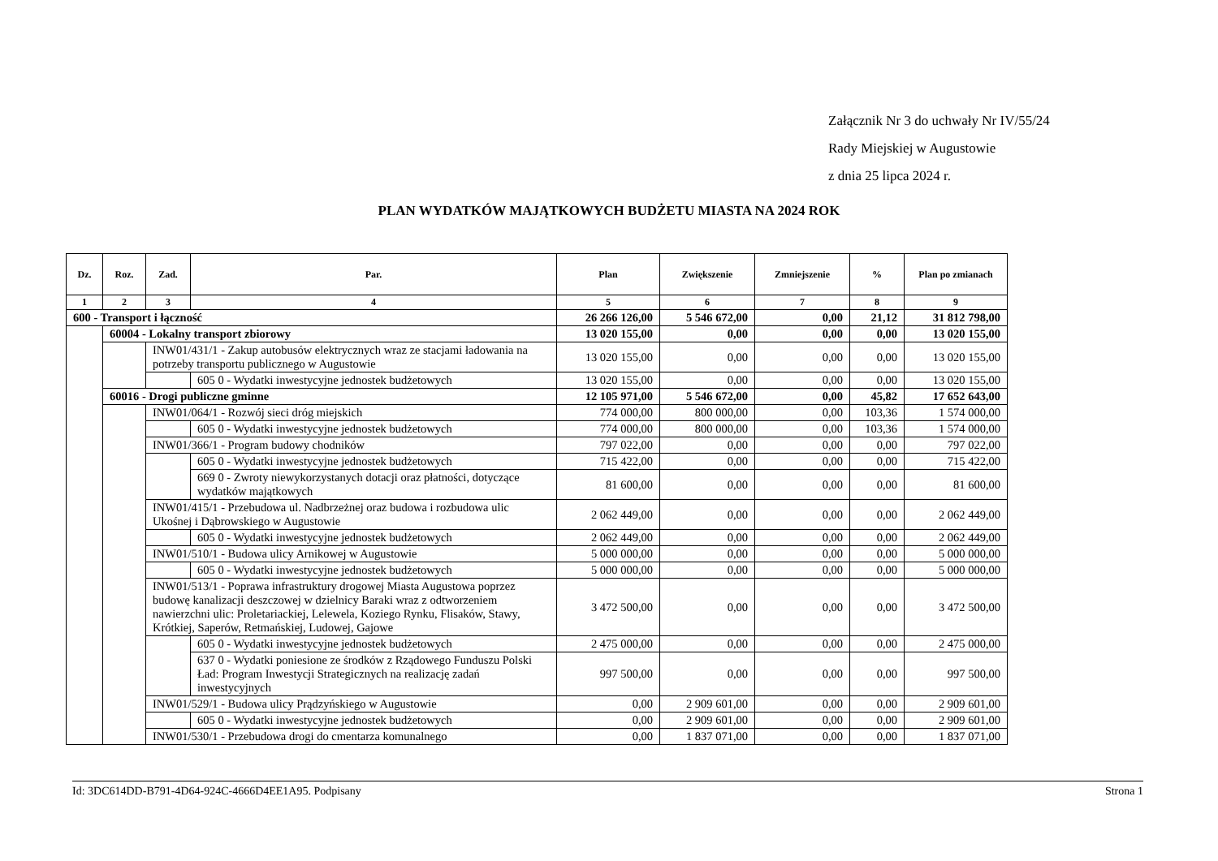Załącznik Nr 3 do uchwały Nr IV/55/24
Rady Miejskiej w Augustowie
z dnia 25 lipca 2024 r.
PLAN WYDATKÓW MAJĄTKOWYCH BUDŻETU MIASTA NA 2024 ROK
| Dz. | Roz. | Zad. | Par. | Plan | Zwiększenie | Zmniejszenie | % | Plan po zmianach |
| --- | --- | --- | --- | --- | --- | --- | --- | --- |
| 1 | 2 | 3 | 4 | 5 | 6 | 7 | 8 | 9 |
| 600 - Transport i łączność | | | | 26 266 126,00 | 5 546 672,00 | 0,00 | 21,12 | 31 812 798,00 |
| | 60004 - Lokalny transport zbiorowy | | | 13 020 155,00 | 0,00 | 0,00 | 0,00 | 13 020 155,00 |
| | | INW01/431/1 - Zakup autobusów elektrycznych wraz ze stacjami ładowania na potrzeby transportu publicznego w Augustowie | | 13 020 155,00 | 0,00 | 0,00 | 0,00 | 13 020 155,00 |
| | | | 605 0 - Wydatki inwestycyjne jednostek budżetowych | 13 020 155,00 | 0,00 | 0,00 | 0,00 | 13 020 155,00 |
| | 60016 - Drogi publiczne gminne | | | 12 105 971,00 | 5 546 672,00 | 0,00 | 45,82 | 17 652 643,00 |
| | | INW01/064/1 - Rozwój sieci dróg miejskich | | 774 000,00 | 800 000,00 | 0,00 | 103,36 | 1 574 000,00 |
| | | | 605 0 - Wydatki inwestycyjne jednostek budżetowych | 774 000,00 | 800 000,00 | 0,00 | 103,36 | 1 574 000,00 |
| | | INW01/366/1 - Program budowy chodników | | 797 022,00 | 0,00 | 0,00 | 0,00 | 797 022,00 |
| | | | 605 0 - Wydatki inwestycyjne jednostek budżetowych | 715 422,00 | 0,00 | 0,00 | 0,00 | 715 422,00 |
| | | | 669 0 - Zwroty niewykorzystanych dotacji oraz płatności, dotyczące wydatków majątkowych | 81 600,00 | 0,00 | 0,00 | 0,00 | 81 600,00 |
| | | INW01/415/1 - Przebudowa ul. Nadbrzeżnej oraz budowa i rozbudowa ulic Ukośnej i Dąbrowskiego w Augustowie | | 2 062 449,00 | 0,00 | 0,00 | 0,00 | 2 062 449,00 |
| | | | 605 0 - Wydatki inwestycyjne jednostek budżetowych | 2 062 449,00 | 0,00 | 0,00 | 0,00 | 2 062 449,00 |
| | | INW01/510/1 - Budowa ulicy Arnikowej w Augustowie | | 5 000 000,00 | 0,00 | 0,00 | 0,00 | 5 000 000,00 |
| | | | 605 0 - Wydatki inwestycyjne jednostek budżetowych | 5 000 000,00 | 0,00 | 0,00 | 0,00 | 5 000 000,00 |
| | | INW01/513/1 - Poprawa infrastruktury drogowej Miasta Augustowa poprzez budowę kanalizacji deszczowej w dzielnicy Baraki wraz z odtworzeniem nawierzchni ulic: Proletariackiej, Lelewela, Koziego Rynku, Flisaków, Stawy, Krótkiej, Saperów, Retmańskiej, Ludowej, Gajowe | | 3 472 500,00 | 0,00 | 0,00 | 0,00 | 3 472 500,00 |
| | | | 605 0 - Wydatki inwestycyjne jednostek budżetowych | 2 475 000,00 | 0,00 | 0,00 | 0,00 | 2 475 000,00 |
| | | | 637 0 - Wydatki poniesione ze środków z Rządowego Funduszu Polski Ład: Program Inwestycji Strategicznych na realizację zadań inwestycyjnych | 997 500,00 | 0,00 | 0,00 | 0,00 | 997 500,00 |
| | | INW01/529/1 - Budowa ulicy Prądzyńskiego w Augustowie | | 0,00 | 2 909 601,00 | 0,00 | 0,00 | 2 909 601,00 |
| | | | 605 0 - Wydatki inwestycyjne jednostek budżetowych | 0,00 | 2 909 601,00 | 0,00 | 0,00 | 2 909 601,00 |
| | | INW01/530/1 - Przebudowa drogi do cmentarza komunalnego | | 0,00 | 1 837 071,00 | 0,00 | 0,00 | 1 837 071,00 |
Id: 3DC614DD-B791-4D64-924C-4666D4EE1A95. Podpisany Strona 1